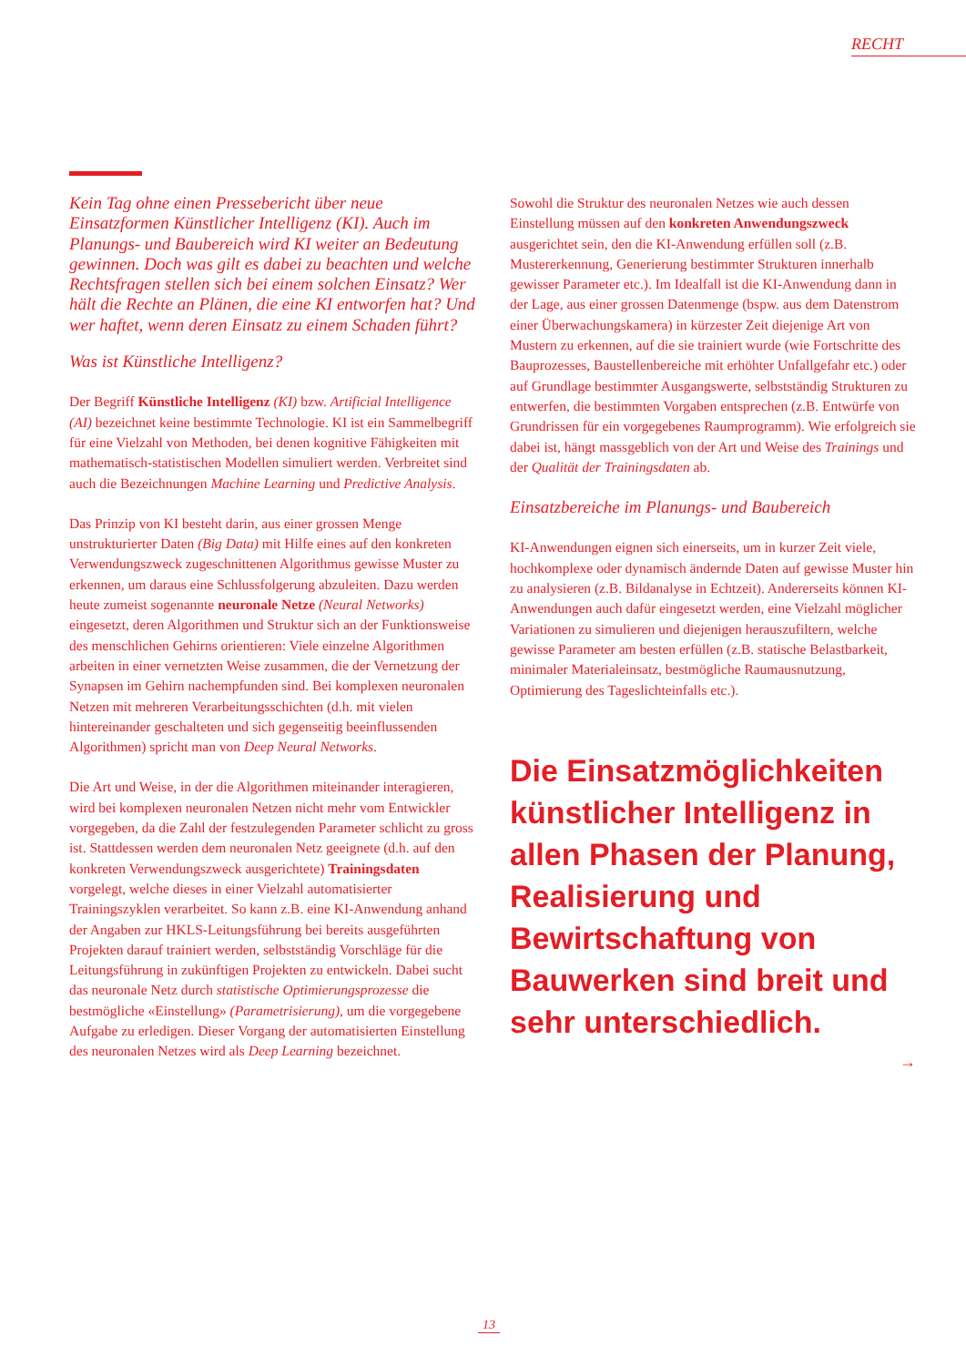RECHT
Kein Tag ohne einen Pressebericht über neue Einsatzformen Künstlicher Intelligenz (KI). Auch im Planungs- und Baubereich wird KI weiter an Bedeutung gewinnen. Doch was gilt es dabei zu beachten und welche Rechtsfragen stellen sich bei einem solchen Einsatz? Wer hält die Rechte an Plänen, die eine KI entworfen hat? Und wer haftet, wenn deren Einsatz zu einem Schaden führt?
Was ist Künstliche Intelligenz?
Der Begriff Künstliche Intelligenz (KI) bzw. Artificial Intelligence (AI) bezeichnet keine bestimmte Technologie. KI ist ein Sammelbegriff für eine Vielzahl von Methoden, bei denen kognitive Fähigkeiten mit mathematisch-statistischen Modellen simuliert werden. Verbreitet sind auch die Bezeichnungen Machine Learning und Predictive Analysis.
Das Prinzip von KI besteht darin, aus einer grossen Menge unstrukturierter Daten (Big Data) mit Hilfe eines auf den konkreten Verwendungszweck zugeschnittenen Algorithmus gewisse Muster zu erkennen, um daraus eine Schlussfolgerung abzuleiten. Dazu werden heute zumeist sogenannte neuronale Netze (Neural Networks) eingesetzt, deren Algorithmen und Struktur sich an der Funktionsweise des menschlichen Gehirns orientieren: Viele einzelne Algorithmen arbeiten in einer vernetzten Weise zusammen, die der Vernetzung der Synapsen im Gehirn nachempfunden sind. Bei komplexen neuronalen Netzen mit mehreren Verarbeitungsschichten (d.h. mit vielen hintereinander geschalteten und sich gegenseitig beeinflussenden Algorithmen) spricht man von Deep Neural Networks.
Die Art und Weise, in der die Algorithmen miteinander interagieren, wird bei komplexen neuronalen Netzen nicht mehr vom Entwickler vorgegeben, da die Zahl der festzulegenden Parameter schlicht zu gross ist. Stattdessen werden dem neuronalen Netz geeignete (d.h. auf den konkreten Verwendungszweck ausgerichtete) Trainingsdaten vorgelegt, welche dieses in einer Vielzahl automatisierter Trainingszyklen verarbeitet. So kann z.B. eine KI-Anwendung anhand der Angaben zur HKLS-Leitungsführung bei bereits ausgeführten Projekten darauf trainiert werden, selbstständig Vorschläge für die Leitungsführung in zukünftigen Projekten zu entwickeln. Dabei sucht das neuronale Netz durch statistische Optimierungsprozesse die bestmögliche «Einstellung» (Parametrisierung), um die vorgegebene Aufgabe zu erledigen. Dieser Vorgang der automatisierten Einstellung des neuronalen Netzes wird als Deep Learning bezeichnet.
Sowohl die Struktur des neuronalen Netzes wie auch dessen Einstellung müssen auf den konkreten Anwendungszweck ausgerichtet sein, den die KI-Anwendung erfüllen soll (z.B. Mustererkennung, Generierung bestimmter Strukturen innerhalb gewisser Parameter etc.). Im Idealfall ist die KI-Anwendung dann in der Lage, aus einer grossen Datenmenge (bspw. aus dem Datenstrom einer Überwachungskamera) in kürzester Zeit diejenige Art von Mustern zu erkennen, auf die sie trainiert wurde (wie Fortschritte des Bauprozesses, Baustellenbereiche mit erhöhter Unfallgefahr etc.) oder auf Grundlage bestimmter Ausgangswerte, selbstständig Strukturen zu entwerfen, die bestimmten Vorgaben entsprechen (z.B. Entwürfe von Grundrissen für ein vorgegebenes Raumprogramm). Wie erfolgreich sie dabei ist, hängt massgeblich von der Art und Weise des Trainings und der Qualität der Trainingsdaten ab.
Einsatzbereiche im Planungs- und Baubereich
KI-Anwendungen eignen sich einerseits, um in kurzer Zeit viele, hochkomplexe oder dynamisch ändernde Daten auf gewisse Muster hin zu analysieren (z.B. Bildanalyse in Echtzeit). Andererseits können KI-Anwendungen auch dafür eingesetzt werden, eine Vielzahl möglicher Variationen zu simulieren und diejenigen herauszufiltern, welche gewisse Parameter am besten erfüllen (z.B. statische Belastbarkeit, minimaler Materialeinsatz, bestmögliche Raumausnutzung, Optimierung des Tageslichteinfalls etc.).
Die Einsatzmöglichkeiten künstlicher Intelligenz in allen Phasen der Planung, Realisierung und Bewirtschaftung von Bauwerken sind breit und sehr unterschiedlich.
→
13